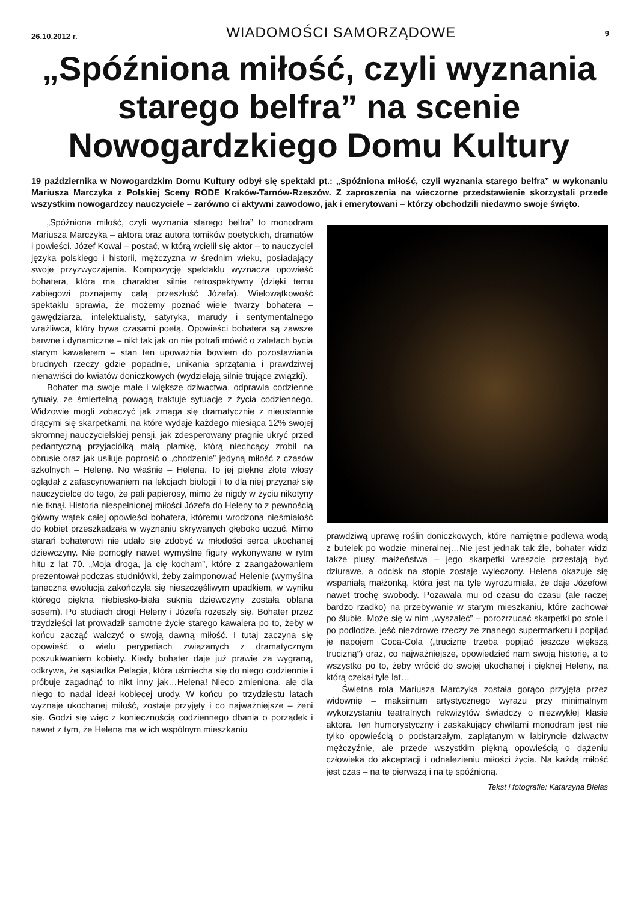26.10.2012 r. WIADOMOŚCI SAMORZĄDOWE 9
„Spóźniona miłość, czyli wyznania starego belfra” na scenie Nowogardzkiego Domu Kultury
19 października w Nowogardzkim Domu Kultury odbył się spektakl pt.: „Spóźniona miłość, czyli wyznania starego belfra” w wykonaniu Mariusza Marczyka z Polskiej Sceny RODE Kraków-Tarnów-Rzeszów. Z zaproszenia na wieczorne przedstawienie skorzystali przede wszystkim nowogardzcy nauczyciele – zarówno ci aktywni zawodowo, jak i emerytowani – którzy obchodzili niedawno swoje święto.
„Spóźniona miłość, czyli wyznania starego belfra” to monodram Mariusza Marczyka – aktora oraz autora tomików poetyckich, dramatów i powieści. Józef Kowal – postać, w którą wcielił się aktor – to nauczyciel języka polskiego i historii, mężczyzna w średnim wieku, posiadający swoje przyzwyczajenia. Kompozycję spektaklu wyznacza opowieść bohatera, która ma charakter silnie retrospektywny (dzięki temu zabiegowi poznajemy całą przeszłość Józefa). Wielowątkowość spektaklu sprawia, że możemy poznać wiele twarzy bohatera – gawędziarza, intelektualisty, satyryka, marudy i sentymentalnego wrażliwca, który bywa czasami poetą. Opowieści bohatera są zawsze barwne i dynamiczne – nikt tak jak on nie potrafi mówić o zaletach bycia starym kawalerem – stan ten upoważnia bowiem do pozostawiania brudnych rzeczy gdzie popadnie, unikania sprzątania i prawdziwej nienawiści do kwiatów doniczkowych (wydzielają silnie trujące związki).
Bohater ma swoje małe i większe dziwactwa, odprawia codzienne rytuały, ze śmiertelną powagą traktuje sytuacje z życia codziennego. Widzowie mogli zobaczyć jak zmaga się dramatycznie z nieustannie drącymi się skarpetkami, na które wydaje każdego miesiąca 12% swojej skromnej nauczycielskiej pensji, jak zdesperowany pragnie ukryć przed pedantyczną przyjaciółką małą plamkę, którą niechcący zrobił na obrusie oraz jak usiłuje poprosić o „chodzenie” jedyną miłość z czasów szkolnych – Helenę. No właśnie – Helena. To jej piękne złote włosy oglądał z zafascynowaniem na lekcjach biologii i to dla niej przyznał się nauczycielce do tego, że pali papierosy, mimo że nigdy w życiu nikotyny nie tknął. Historia niespełnionej miłości Józefa do Heleny to z pewnością główny wątek całej opowieści bohatera, któremu wrodzona nieśmiałość do kobiet przeszkadzała w wyznaniu skrywanych głęboko uczuć. Mimo starań bohaterowi nie udało się zdobyć w młodości serca ukochanej dziewczyny. Nie pomogły nawet wymyślne figury wykonywane w rytm hitu z lat 70. „Moja droga, ja cię kocham”, które z zaangażowaniem prezentował podczas studniówki, żeby zaimponować Helenie (wymyślna taneczna ewolucja zakończyła się nieszczęśliwym upadkiem, w wyniku którego piękna niebiesko-biała suknia dziewczyny została oblana sosem). Po studiach drogi Heleny i Józefa rozeszły się. Bohater przez trzydzieści lat prowadził samotne życie starego kawalera po to, żeby w końcu zacząć walczyć o swoją dawną miłość. I tutaj zaczyna się opowieść o wielu perypetiach związanych z dramatycznym poszukiwaniem kobiety. Kiedy bohater daje już prawie za wygraną, odkrywa, że sąsiadka Pelagia, która uśmiecha się do niego codziennie i próbuje zagadnąć to nikt inny jak…Helena! Nieco zmieniona, ale dla niego to nadal ideał kobiecej urody. W końcu po trzydziestu latach wyznaje ukochanej miłość, zostaje przyjęty i co najważniejsze – żeni się. Godzi się więc z koniecznością codziennego dbania o porządek i nawet z tym, że Helena ma w ich wspólnym mieszkaniu
prawdziwą uprawę roślin doniczkowych, które namiętnie podlewa wodą z butelek po wodzie mineralnej…Nie jest jednak tak źle, bohater widzi także plusy małżeństwa – jego skarpetki wreszcie przestają być dziurawe, a odcisk na stopie zostaje wyleczony. Helena okazuje się wspaniałą małżonką, która jest na tyle wyrozumiała, że daje Józefowi nawet trochę swobody. Pozawala mu od czasu do czasu (ale raczej bardzo rzadko) na przebywanie w starym mieszkaniu, które zachował po ślubie. Może się w nim „wyszaleć” – porozrzucać skarpetki po stole i po podłodze, jeść niezdrowe rzeczy ze znanego supermarketu i popijać je napojem Coca-Cola („truciznę trzeba popijać jeszcze większą trucizną”) oraz, co najważniejsze, opowiedzieć nam swoją historię, a to wszystko po to, żeby wrócić do swojej ukochanej i pięknej Heleny, na którą czekał tyle lat…
Świetna rola Mariusza Marczyka została gorąco przyjęta przez widownię – maksimum artystycznego wyrazu przy minimalnym wykorzystaniu teatralnych rekwizytów świadczy o niezwykłej klasie aktora. Ten humorystyczny i zaskakujący chwilami monodram jest nie tylko opowieścią o podstarzałym, zaplątanym w labiryncie dziwactw mężczyźnie, ale przede wszystkim piękną opowieścią o dążeniu człowieka do akceptacji i odnalezieniu miłości życia. Na każdą miłość jest czas – na tę pierwszą i na tę spóźnioną.
Tekst i fotografie: Katarzyna Bielas